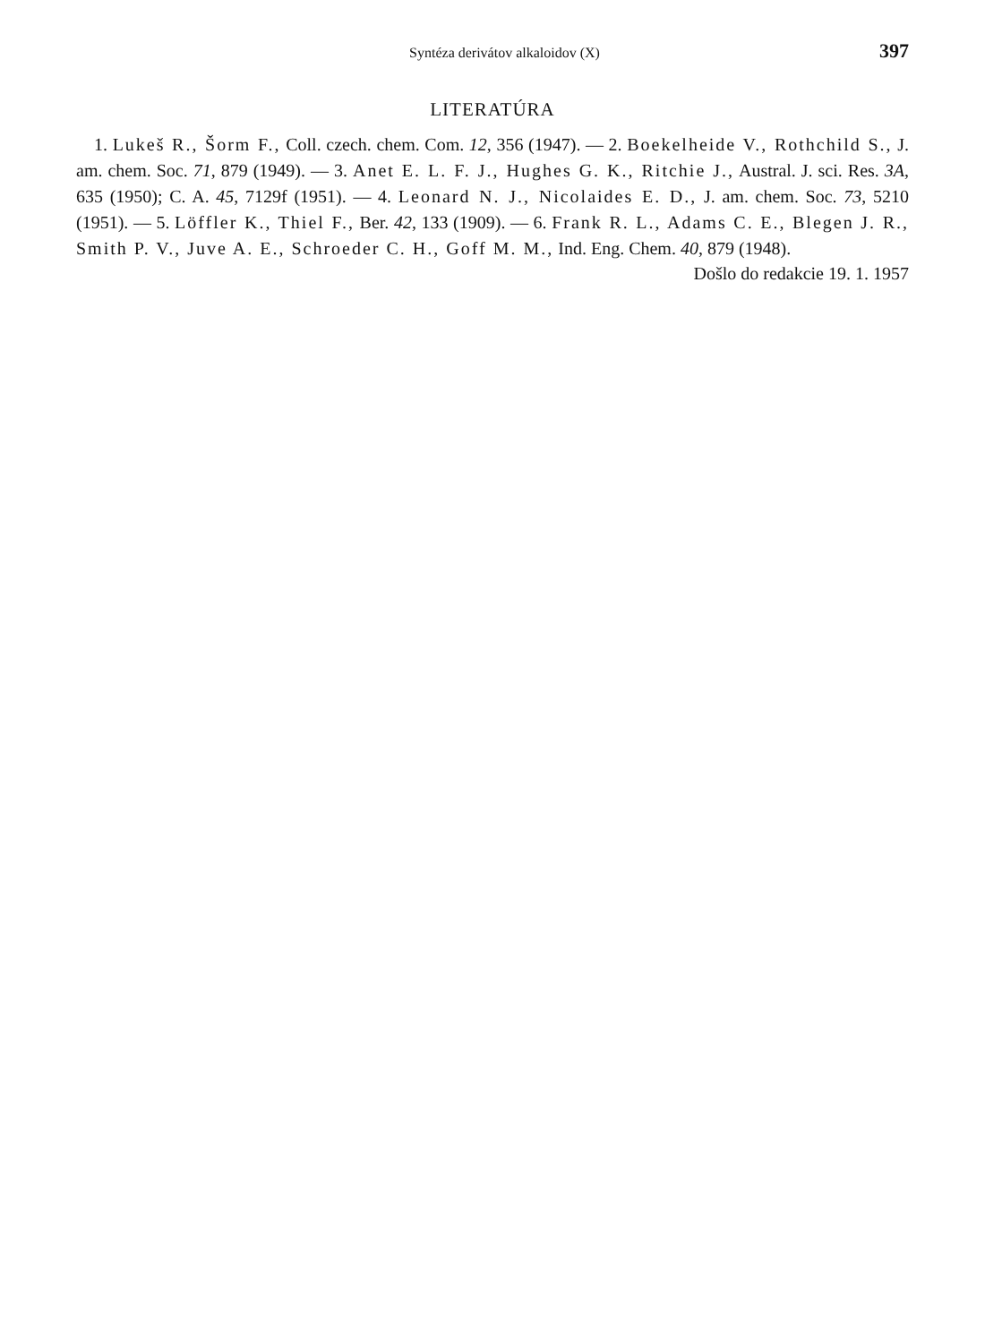Syntéza derivátov alkaloidov (X) 397
LITERATÚRA
1. Lukeš R., Šorm F., Coll. czech. chem. Com. 12, 356 (1947). — 2. Boekelheide V., Rothchild S., J. am. chem. Soc. 71, 879 (1949). — 3. Anet E. L. F. J., Hughes G. K., Ritchie J., Austral. J. sci. Res. 3A, 635 (1950); C. A. 45, 7129f (1951). — 4. Leonard N. J., Nicolaides E. D., J. am. chem. Soc. 73, 5210 (1951). — 5. Löffler K., Thiel F., Ber. 42, 133 (1909). — 6. Frank R. L., Adams C. E., Blegen J. R., Smith P. V., Juve A. E., Schroeder C. H., Goff M. M., Ind. Eng. Chem. 40, 879 (1948).
Došlo do redakcie 19. 1. 1957